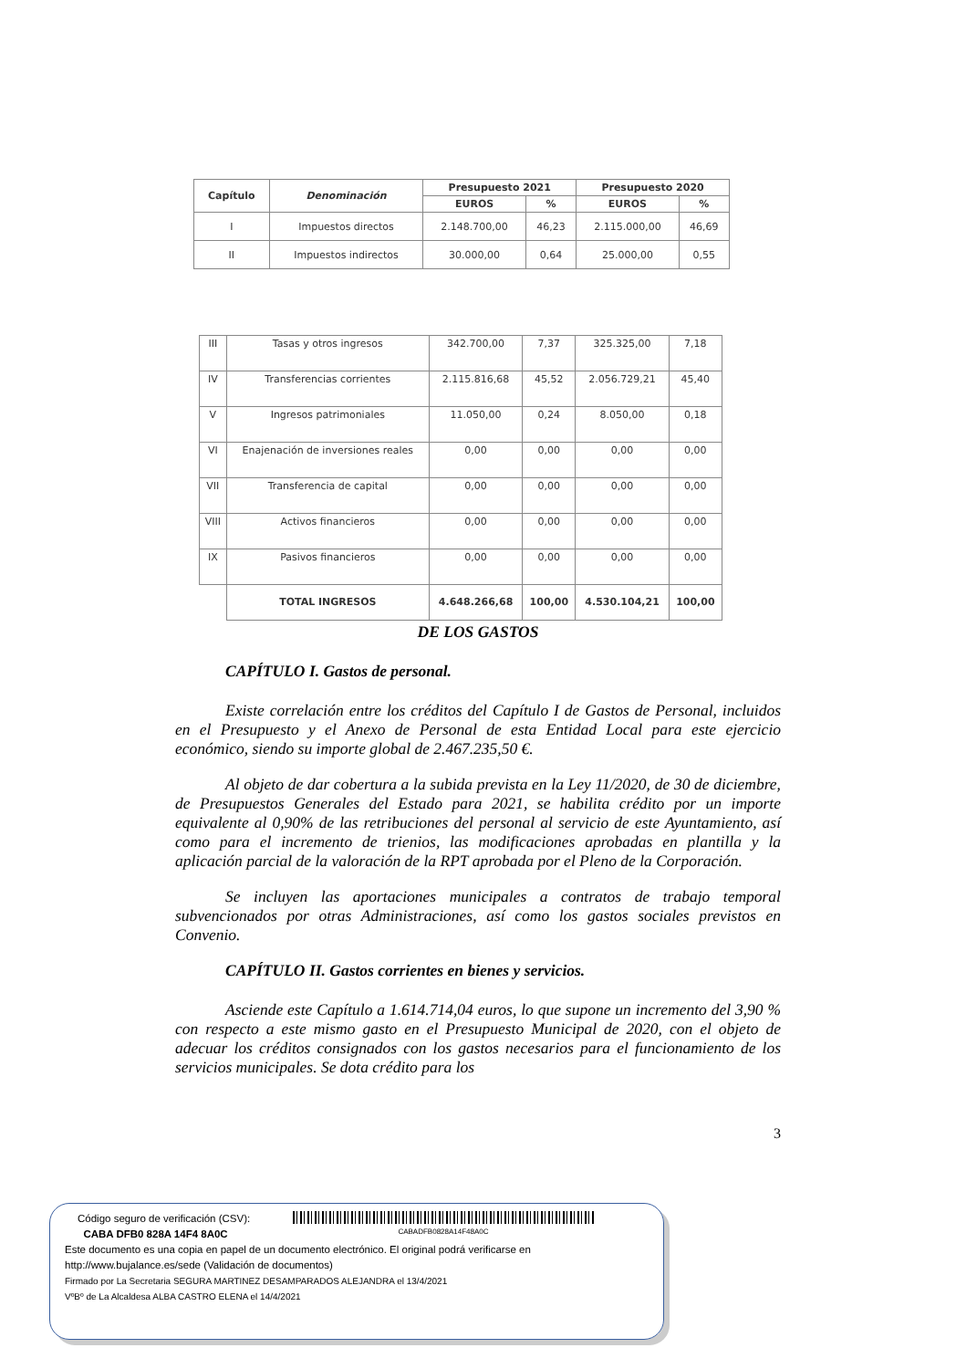| Capítulo | Denominación | Presupuesto 2021 | | Presupuesto 2020 | |
| --- | --- | --- | --- | --- | --- |
| | | EUROS | % | EUROS | % |
| I | Impuestos directos | 2.148.700,00 | 46,23 | 2.115.000,00 | 46,69 |
| II | Impuestos indirectos | 30.000,00 | 0,64 | 25.000,00 | 0,55 |
| III | Tasas y otros ingresos | 342.700,00 | 7,37 | 325.325,00 | 7,18 |
| IV | Transferencias corrientes | 2.115.816,68 | 45,52 | 2.056.729,21 | 45,40 |
| V | Ingresos patrimoniales | 11.050,00 | 0,24 | 8.050,00 | 0,18 |
| VI | Enajenación de inversiones reales | 0,00 | 0,00 | 0,00 | 0,00 |
| VII | Transferencia de capital | 0,00 | 0,00 | 0,00 | 0,00 |
| VIII | Activos financieros | 0,00 | 0,00 | 0,00 | 0,00 |
| IX | Pasivos financieros | 0,00 | 0,00 | 0,00 | 0,00 |
| | TOTAL INGRESOS | 4.648.266,68 | 100,00 | 4.530.104,21 | 100,00 |
DE LOS GASTOS
CAPÍTULO I. Gastos de personal.
Existe correlación entre los créditos del Capítulo I de Gastos de Personal, incluidos en el Presupuesto y el Anexo de Personal de esta Entidad Local para este ejercicio económico, siendo su importe global de 2.467.235,50 €.
Al objeto de dar cobertura a la subida prevista en la Ley 11/2020, de 30 de diciembre, de Presupuestos Generales del Estado para 2021, se habilita crédito por un importe equivalente al 0,90% de las retribuciones del personal al servicio de este Ayuntamiento, así como para el incremento de trienios, las modificaciones aprobadas en plantilla y la aplicación parcial de la valoración de la RPT aprobada por el Pleno de la Corporación.
Se incluyen las aportaciones municipales a contratos de trabajo temporal subvencionados por otras Administraciones, así como los gastos sociales previstos en Convenio.
CAPÍTULO II. Gastos corrientes en bienes y servicios.
Asciende este Capítulo a 1.614.714,04 euros, lo que supone un incremento del 3,90 % con respecto a este mismo gasto en el Presupuesto Municipal de 2020, con el objeto de adecuar los créditos consignados con los gastos necesarios para el funcionamiento de los servicios municipales. Se dota crédito para los
3
Código seguro de verificación (CSV):
CABA DFB0 828A 14F4 8A0C
CABADFB0828A14F48A0C
Este documento es una copia en papel de un documento electrónico. El original podrá verificarse en
http://www.bujalance.es/sede (Validación de documentos)
Firmado por La Secretaria SEGURA MARTINEZ DESAMPARADOS ALEJANDRA el 13/4/2021
VºBº de La Alcaldesa ALBA CASTRO ELENA el 14/4/2021